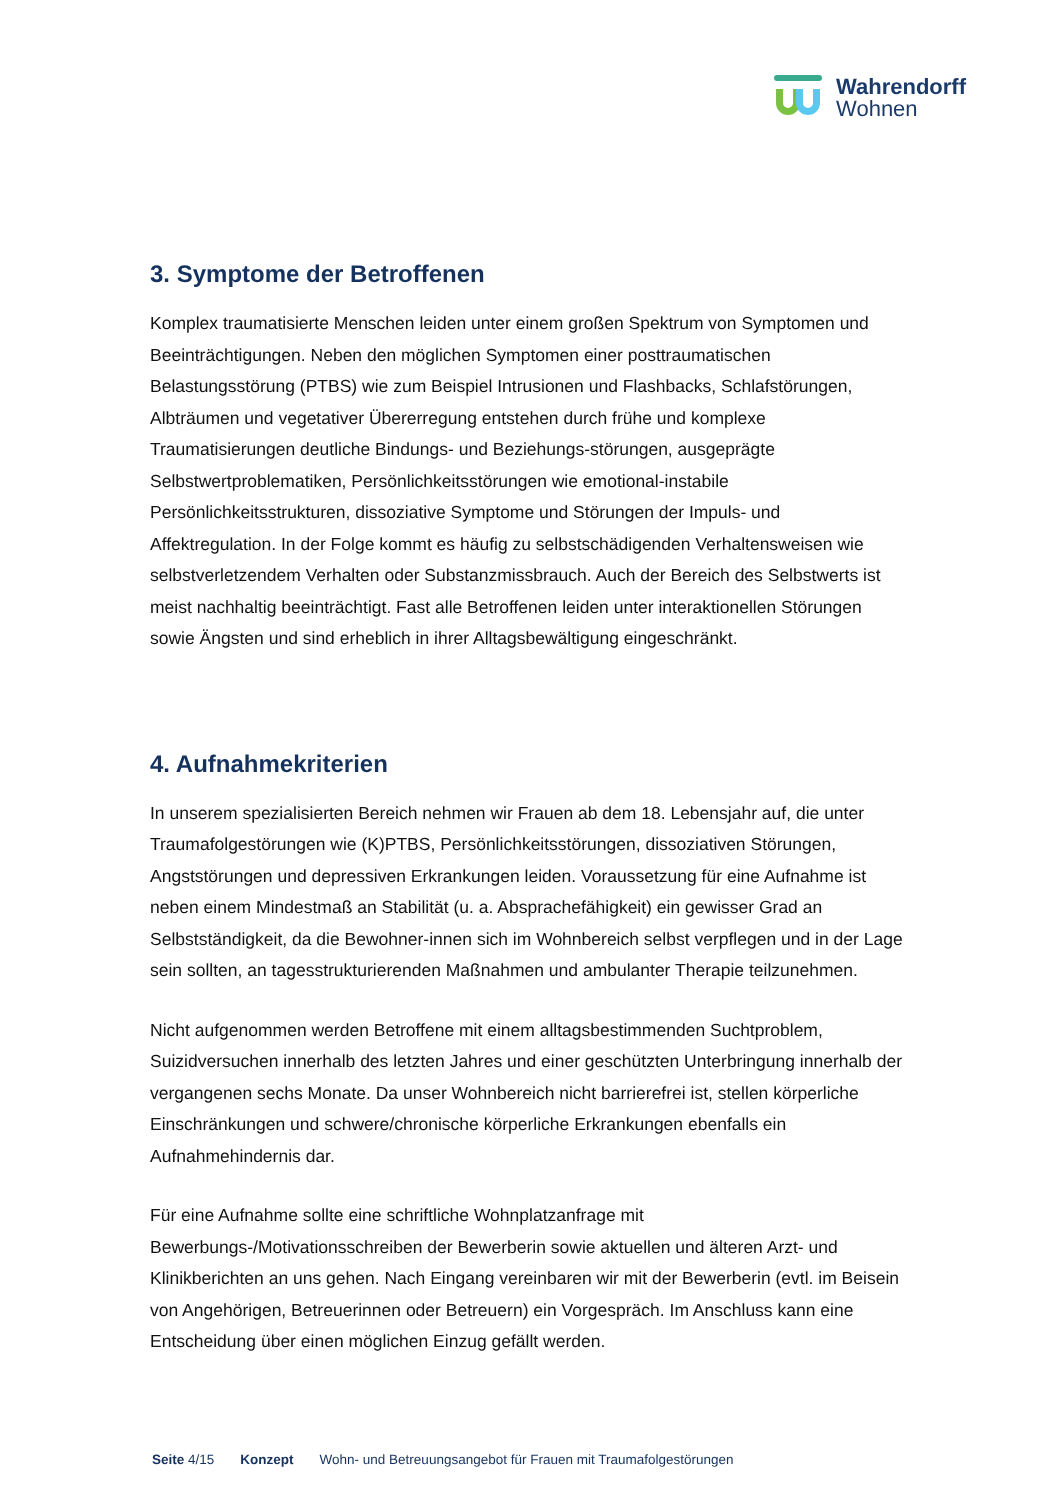Wahrendorff
Wohnen
3. Symptome der Betroffenen
Komplex traumatisierte Menschen leiden unter einem großen Spektrum von Symptomen und Beeinträchtigungen. Neben den möglichen Symptomen einer posttraumatischen Belastungsstörung (PTBS) wie zum Beispiel Intrusionen und Flashbacks, Schlafstörungen, Albträumen und vegetativer Übererregung entstehen durch frühe und komplexe Traumatisierungen deutliche Bindungs- und Beziehungs-störungen, ausgeprägte Selbstwertproblematiken, Persönlichkeitsstörungen wie emotional-instabile Persönlichkeitsstrukturen, dissoziative Symptome und Störungen der Impuls- und Affektregulation. In der Folge kommt es häufig zu selbstschädigenden Verhaltensweisen wie selbstverletzendem Verhalten oder Substanzmissbrauch. Auch der Bereich des Selbstwerts ist meist nachhaltig beeinträchtigt. Fast alle Betroffenen leiden unter interaktionellen Störungen sowie Ängsten und sind erheblich in ihrer Alltagsbewältigung eingeschränkt.
4. Aufnahmekriterien
In unserem spezialisierten Bereich nehmen wir Frauen ab dem 18. Lebensjahr auf, die unter Traumafolgestörungen wie (K)PTBS, Persönlichkeitsstörungen, dissoziativen Störungen, Angststörungen und depressiven Erkrankungen leiden. Voraussetzung für eine Aufnahme ist neben einem Mindestmaß an Stabilität (u. a. Absprachefähigkeit) ein gewisser Grad an Selbstständigkeit, da die Bewohner-innen sich im Wohnbereich selbst verpflegen und in der Lage sein sollten, an tagesstrukturierenden Maßnahmen und ambulanter Therapie teilzunehmen.
Nicht aufgenommen werden Betroffene mit einem alltagsbestimmenden Suchtproblem, Suizidversuchen innerhalb des letzten Jahres und einer geschützten Unterbringung innerhalb der vergangenen sechs Monate. Da unser Wohnbereich nicht barrierefrei ist, stellen körperliche Einschränkungen und schwere/chronische körperliche Erkrankungen ebenfalls ein Aufnahmehindernis dar.
Für eine Aufnahme sollte eine schriftliche Wohnplatzanfrage mit Bewerbungs-/Motivationsschreiben der Bewerberin sowie aktuellen und älteren Arzt- und Klinikberichten an uns gehen. Nach Eingang vereinbaren wir mit der Bewerberin (evtl. im Beisein von Angehörigen, Betreuerinnen oder Betreuern) ein Vorgespräch. Im Anschluss kann eine Entscheidung über einen möglichen Einzug gefällt werden.
Seite 4/15 Konzept Wohn- und Betreuungsangebot für Frauen mit Traumafolgestörungen